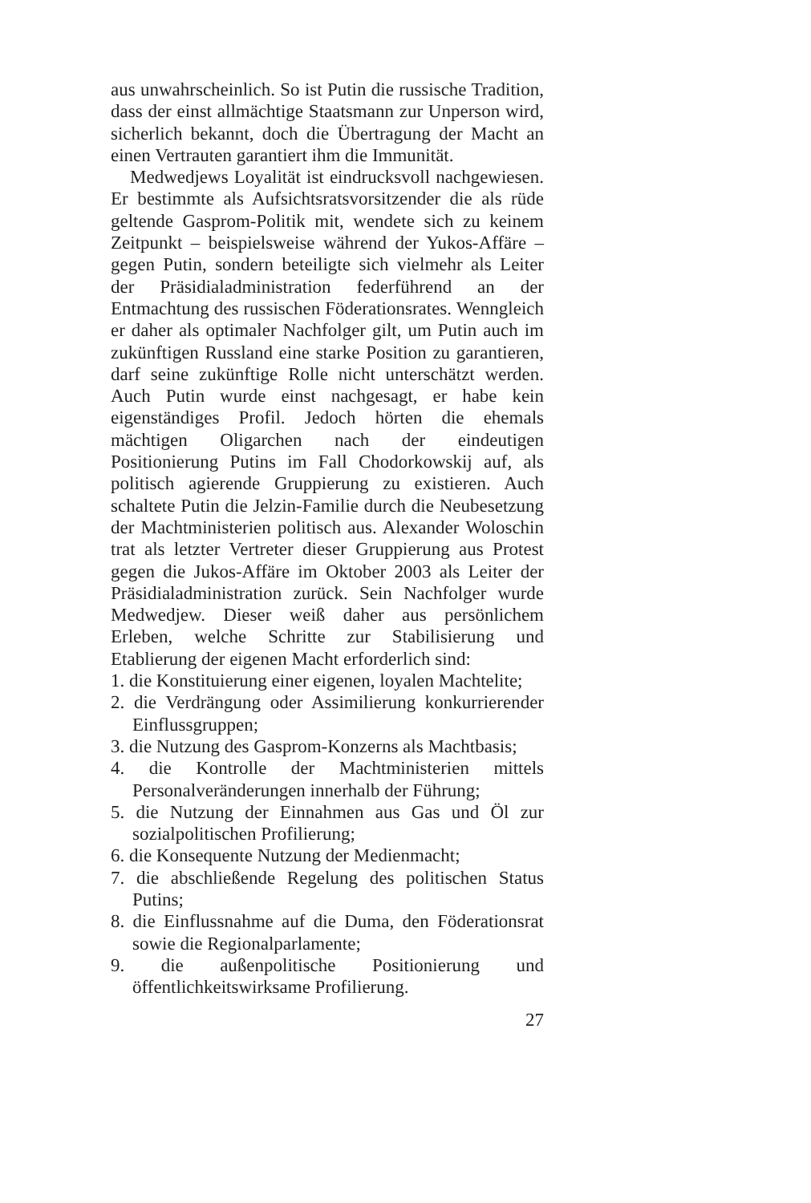aus unwahrscheinlich. So ist Putin die russische Tradition, dass der einst allmächtige Staatsmann zur Unperson wird, sicherlich bekannt, doch die Übertragung der Macht an einen Vertrauten garantiert ihm die Immunität.
Medwedjews Loyalität ist eindrucksvoll nachgewiesen. Er bestimmte als Aufsichtsratsvorsitzender die als rüde geltende Gasprom-Politik mit, wendete sich zu keinem Zeitpunkt – beispielsweise während der Yukos-Affäre – gegen Putin, sondern beteiligte sich vielmehr als Leiter der Präsidialadministration federführend an der Entmachtung des russischen Föderationsrates. Wenngleich er daher als optimaler Nachfolger gilt, um Putin auch im zukünftigen Russland eine starke Position zu garantieren, darf seine zukünftige Rolle nicht unterschätzt werden. Auch Putin wurde einst nachgesagt, er habe kein eigenständiges Profil. Jedoch hörten die ehemals mächtigen Oligarchen nach der eindeutigen Positionierung Putins im Fall Chodorkowskij auf, als politisch agierende Gruppierung zu existieren. Auch schaltete Putin die Jelzin-Familie durch die Neubesetzung der Machtministerien politisch aus. Alexander Woloschin trat als letzter Vertreter dieser Gruppierung aus Protest gegen die Jukos-Affäre im Oktober 2003 als Leiter der Präsidialadministration zurück. Sein Nachfolger wurde Medwedjew. Dieser weiß daher aus persönlichem Erleben, welche Schritte zur Stabilisierung und Etablierung der eigenen Macht erforderlich sind:
1. die Konstituierung einer eigenen, loyalen Machtelite;
2. die Verdrängung oder Assimilierung konkurrierender Einflussgruppen;
3. die Nutzung des Gasprom-Konzerns als Machtbasis;
4. die Kontrolle der Machtministerien mittels Personalveränderungen innerhalb der Führung;
5. die Nutzung der Einnahmen aus Gas und Öl zur sozialpolitischen Profilierung;
6. die Konsequente Nutzung der Medienmacht;
7. die abschließende Regelung des politischen Status Putins;
8. die Einflussnahme auf die Duma, den Föderationsrat sowie die Regionalparlamente;
9. die außenpolitische Positionierung und öffentlichkeitswirksame Profilierung.
27